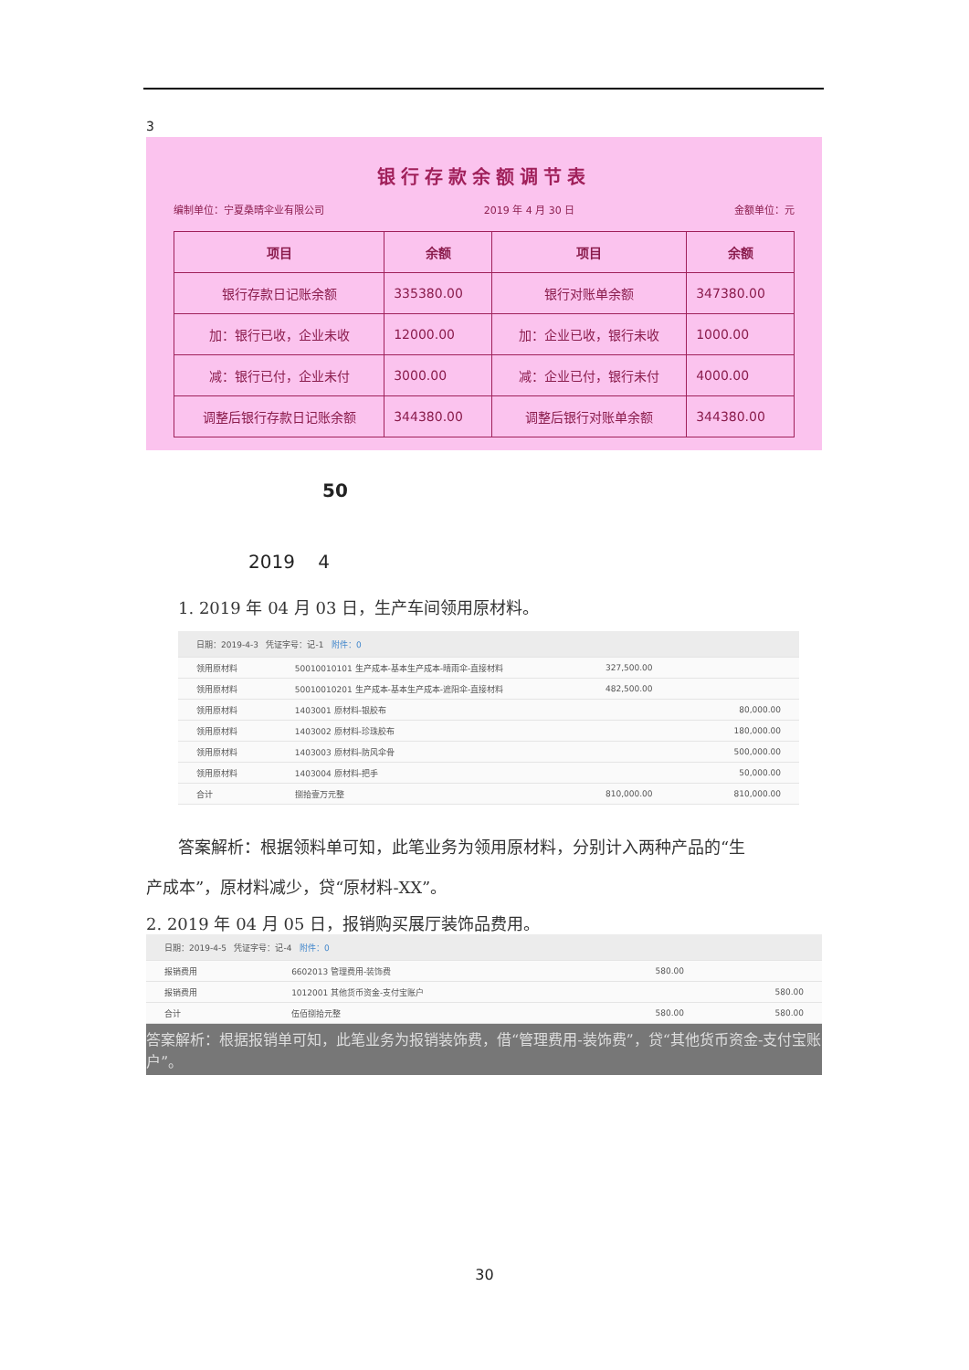3
银行存款余额调节表
编制单位：宁夏桑晴伞业有限公司 2019 年 4 月 30 日 金额单位：元
| 项目 | 余额 | 项目 | 余额 |
| --- | --- | --- | --- |
| 银行存款日记账余额 | 335380.00 | 银行对账单余额 | 347380.00 |
| 加：银行已收，企业未收 | 12000.00 | 加：企业已收，银行未收 | 1000.00 |
| 减：银行已付，企业未付 | 3000.00 | 减：企业已付，银行未付 | 4000.00 |
| 调整后银行存款日记账余额 | 344380.00 | 调整后银行对账单余额 | 344380.00 |
50
2019 4
1. 2019 年 04 月 03 日，生产车间领用原材料。
| 日期：2019-4-3 凭证字号：记-1 附件：0 | | | |
| 领用原材料 | 50010010101 生产成本-基本生产成本-晴雨伞-直接材料 | 327,500.00 | |
| 领用原材料 | 50010010201 生产成本-基本生产成本-遮阳伞-直接材料 | 482,500.00 | |
| 领用原材料 | 1403001 原材料-银胶布 | | 80,000.00 |
| 领用原材料 | 1403002 原材料-珍珠胶布 | | 180,000.00 |
| 领用原材料 | 1403003 原材料-防风伞骨 | | 500,000.00 |
| 领用原材料 | 1403004 原材料-把手 | | 50,000.00 |
| 合计 | 捌拾壹万元整 | 810,000.00 | 810,000.00 |
答案解析：根据领料单可知，此笔业务为领用原材料，分别计入两种产品的“生
产成本”，原材料减少，贷“原材料-XX”。
2. 2019 年 04 月 05 日，报销购买展厅装饰品费用。
| 日期：2019-4-5 凭证字号：记-4 附件：0 | | | |
| 报销费用 | 6602013 管理费用-装饰费 | 580.00 | |
| 报销费用 | 1012001 其他货币资金-支付宝账户 | | 580.00 |
| 合计 | 伍佰捌拾元整 | 580.00 | 580.00 |
答案解析：根据报销单可知，此笔业务为报销装饰费，借“管理费用-装饰费”，贷“其他货币资金-支付宝账户”。
30